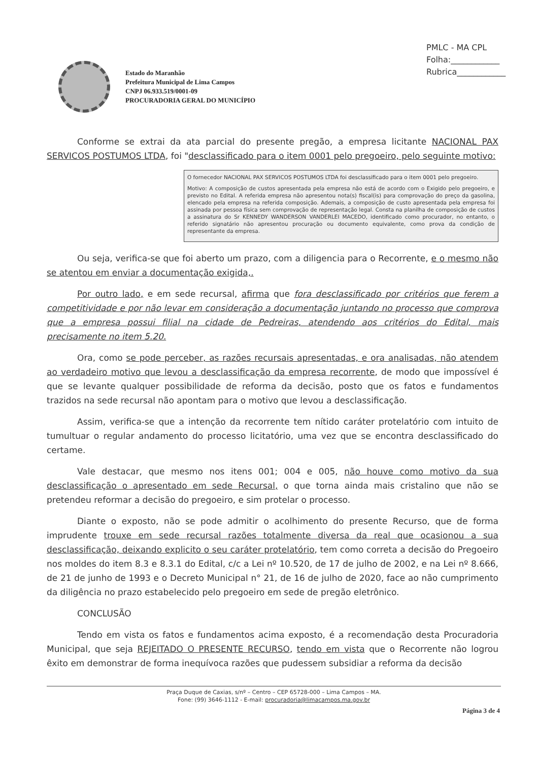PMLC - MA CPL
Folha:____________
Rubrica____________
Estado do Maranhão
Prefeitura Municipal de Lima Campos
CNPJ 06.933.519/0001-09
PROCURADORIA GERAL DO MUNICÍPIO
Conforme se extrai da ata parcial do presente pregão, a empresa licitante NACIONAL PAX SERVICOS POSTUMOS LTDA, foi "desclassificado para o item 0001 pelo pregoeiro, pelo seguinte motivo:
O fornecedor NACIONAL PAX SERVICOS POSTUMOS LTDA foi desclassificado para o item 0001 pelo pregoeiro.
Motivo: A composição de custos apresentada pela empresa não está de acordo com o Exigido pelo pregoeiro, e previsto no Edital. A referida empresa não apresentou nota(s) fiscal(is) para comprovação do preço da gasolina, elencado pela empresa na referida composição. Ademais, a composição de custo apresentada pela empresa foi assinada por pessoa física sem comprovação de representação legal. Consta na planilha de composição de custos a assinatura do Sr KENNEDY WANDERSON VANDERLEI MACEDO, identificado como procurador, no entanto, o referido signatário não apresentou procuração ou documento equivalente, como prova da condição de representante da empresa.
Ou seja, verifica-se que foi aberto um prazo, com a diligencia para o Recorrente, e o mesmo não se atentou em enviar a documentação exigida,.
Por outro lado, e em sede recursal, afirma que fora desclassificado por critérios que ferem a competitividade e por não levar em consideração a documentação juntando no processo que comprova que a empresa possui filial na cidade de Pedreiras, atendendo aos critérios do Edital, mais precisamente no item 5.20.
Ora, como se pode perceber, as razões recursais apresentadas, e ora analisadas, não atendem ao verdadeiro motivo que levou a desclassificação da empresa recorrente, de modo que impossível é que se levante qualquer possibilidade de reforma da decisão, posto que os fatos e fundamentos trazidos na sede recursal não apontam para o motivo que levou a desclassificação.
Assim, verifica-se que a intenção da recorrente tem nítido caráter protelatório com intuito de tumultuar o regular andamento do processo licitatório, uma vez que se encontra desclassificado do certame.
Vale destacar, que mesmo nos itens 001; 004 e 005, não houve como motivo da sua desclassificação o apresentado em sede Recursal, o que torna ainda mais cristalino que não se pretendeu reformar a decisão do pregoeiro, e sim protelar o processo.
Diante o exposto, não se pode admitir o acolhimento do presente Recurso, que de forma imprudente trouxe em sede recursal razões totalmente diversa da real que ocasionou a sua desclassificação, deixando explicito o seu caráter protelatório, tem como correta a decisão do Pregoeiro nos moldes do item 8.3 e 8.3.1 do Edital, c/c a Lei nº 10.520, de 17 de julho de 2002, e na Lei nº 8.666, de 21 de junho de 1993 e o Decreto Municipal n° 21, de 16 de julho de 2020, face ao não cumprimento da diligência no prazo estabelecido pelo pregoeiro em sede de pregão eletrônico.
CONCLUSÃO
Tendo em vista os fatos e fundamentos acima exposto, é a recomendação desta Procuradoria Municipal, que seja REJEITADO O PRESENTE RECURSO, tendo em vista que o Recorrente não logrou êxito em demonstrar de forma inequívoca razões que pudessem subsidiar a reforma da decisão
Praça Duque de Caxias, s/nº – Centro – CEP 65728-000 – Lima Campos – MA.
Fone: (99) 3646-1112 - E-mail: procuradoria@limacampos.ma.gov.br
Página 3 de 4